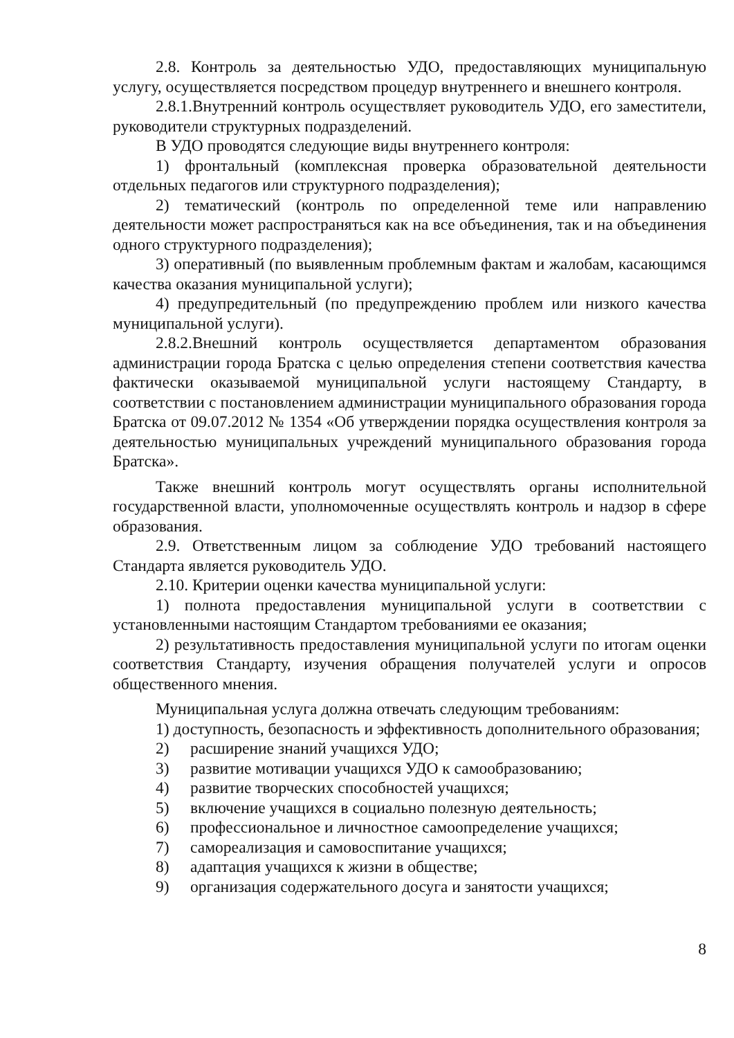2.8. Контроль за деятельностью УДО, предоставляющих муниципальную услугу, осуществляется посредством процедур внутреннего и внешнего контроля.
2.8.1.Внутренний контроль осуществляет руководитель УДО, его заместители, руководители структурных подразделений.
В УДО проводятся следующие виды внутреннего контроля:
1) фронтальный (комплексная проверка образовательной деятельности отдельных педагогов или структурного подразделения);
2) тематический (контроль по определенной теме или направлению деятельности может распространяться как на все объединения, так и на объединения одного структурного подразделения);
3) оперативный (по выявленным проблемным фактам и жалобам, касающимся качества оказания муниципальной услуги);
4) предупредительный (по предупреждению проблем или низкого качества муниципальной услуги).
2.8.2.Внешний контроль осуществляется департаментом образования администрации города Братска с целью определения степени соответствия качества фактически оказываемой муниципальной услуги настоящему Стандарту, в соответствии с постановлением администрации муниципального образования города Братска от 09.07.2012 № 1354 «Об утверждении порядка осуществления контроля за деятельностью муниципальных учреждений муниципального образования города Братска».
Также внешний контроль могут осуществлять органы исполнительной государственной власти, уполномоченные осуществлять контроль и надзор в сфере образования.
2.9. Ответственным лицом за соблюдение УДО требований настоящего Стандарта является руководитель УДО.
2.10. Критерии оценки качества муниципальной услуги:
1) полнота предоставления муниципальной услуги в соответствии с установленными настоящим Стандартом требованиями ее оказания;
2) результативность предоставления муниципальной услуги по итогам оценки соответствия Стандарту, изучения обращения получателей услуги и опросов общественного мнения.
Муниципальная услуга должна отвечать следующим требованиям:
1) доступность, безопасность и эффективность дополнительного образования;
2) расширение знаний учащихся УДО;
3) развитие мотивации учащихся УДО к самообразованию;
4) развитие творческих способностей учащихся;
5) включение учащихся в социально полезную деятельность;
6) профессиональное и личностное самоопределение учащихся;
7) самореализация и самовоспитание учащихся;
8) адаптация учащихся к жизни в обществе;
9) организация содержательного досуга и занятости учащихся;
8